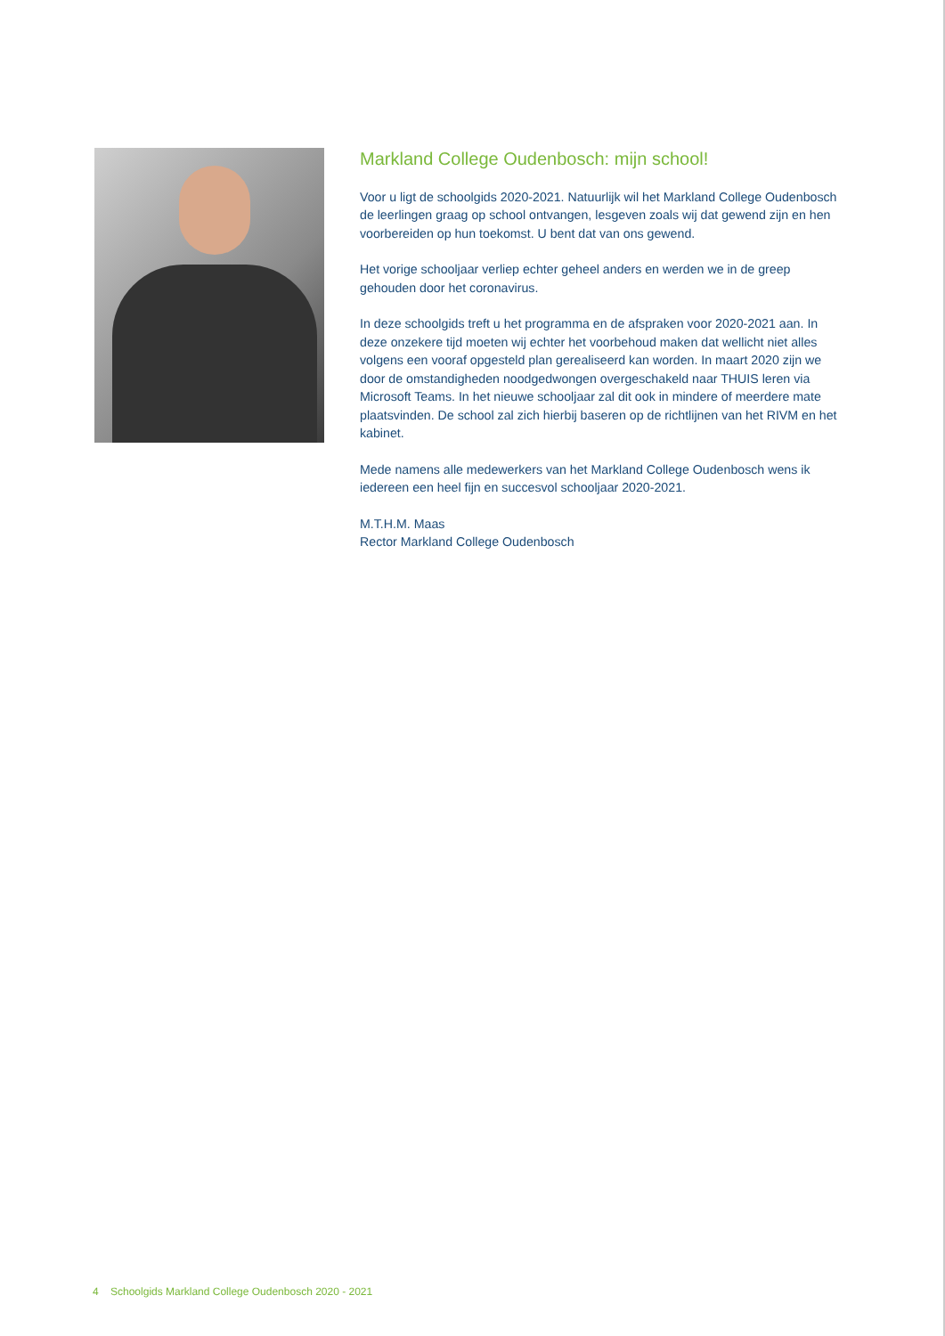Markland College Oudenbosch: mijn school!
Voor u ligt de schoolgids 2020-2021. Natuurlijk wil het Markland College Ouden­bosch de leerlingen graag op school ontvangen, lesgeven zoals wij dat gewend zijn en hen voorbereiden op hun toekomst. U bent dat van ons gewend.
Het vorige schooljaar verliep echter geheel anders en werden we in de greep gehouden door het coronavirus.
In deze schoolgids treft u het programma en de afspraken voor 2020-2021 aan. In deze onzekere tijd moeten wij echter het voorbehoud maken dat wellicht niet alles volgens een vooraf opgesteld plan gerealiseerd kan worden. In maart 2020 zijn we door de omstandigheden noodgedwongen overgeschakeld naar THUIS leren via Microsoft Teams. In het nieuwe schooljaar zal dit ook in mindere of meerdere mate plaatsvinden. De school zal zich hierbij baseren op de richtlijnen van het RIVM en het kabinet.
Mede namens alle medewerkers van het Markland College Oudenbosch wens ik iedereen een heel fijn en succesvol schooljaar 2020-2021.
M.T.H.M. Maas
Rector Markland College Oudenbosch
4 Schoolgids Markland College Oudenbosch 2020 - 2021